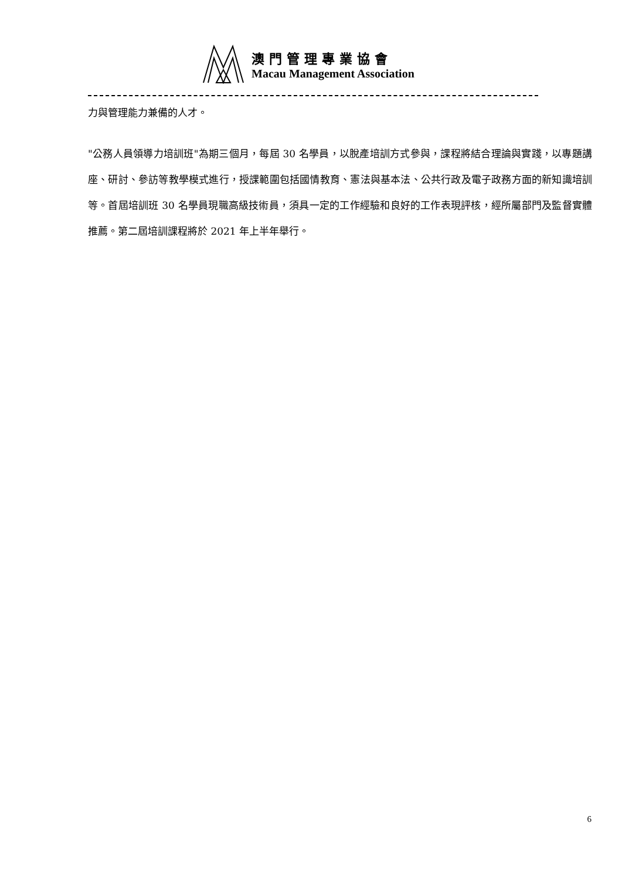澳門管理專業協會
Macau Management Association
力與管理能力兼備的人才。
"公務人員領導力培訓班"為期三個月，每屆 30 名學員，以脫產培訓方式參與，課程將結合理論與實踐，以專題講座、研討、參訪等教學模式進行，授課範圍包括國情教育、憲法與基本法、公共行政及電子政務方面的新知識培訓等。首屆培訓班 30 名學員現職高級技術員，須具一定的工作經驗和良好的工作表現評核，經所屬部門及監督實體推薦。第二屆培訓課程將於 2021 年上半年舉行。
6